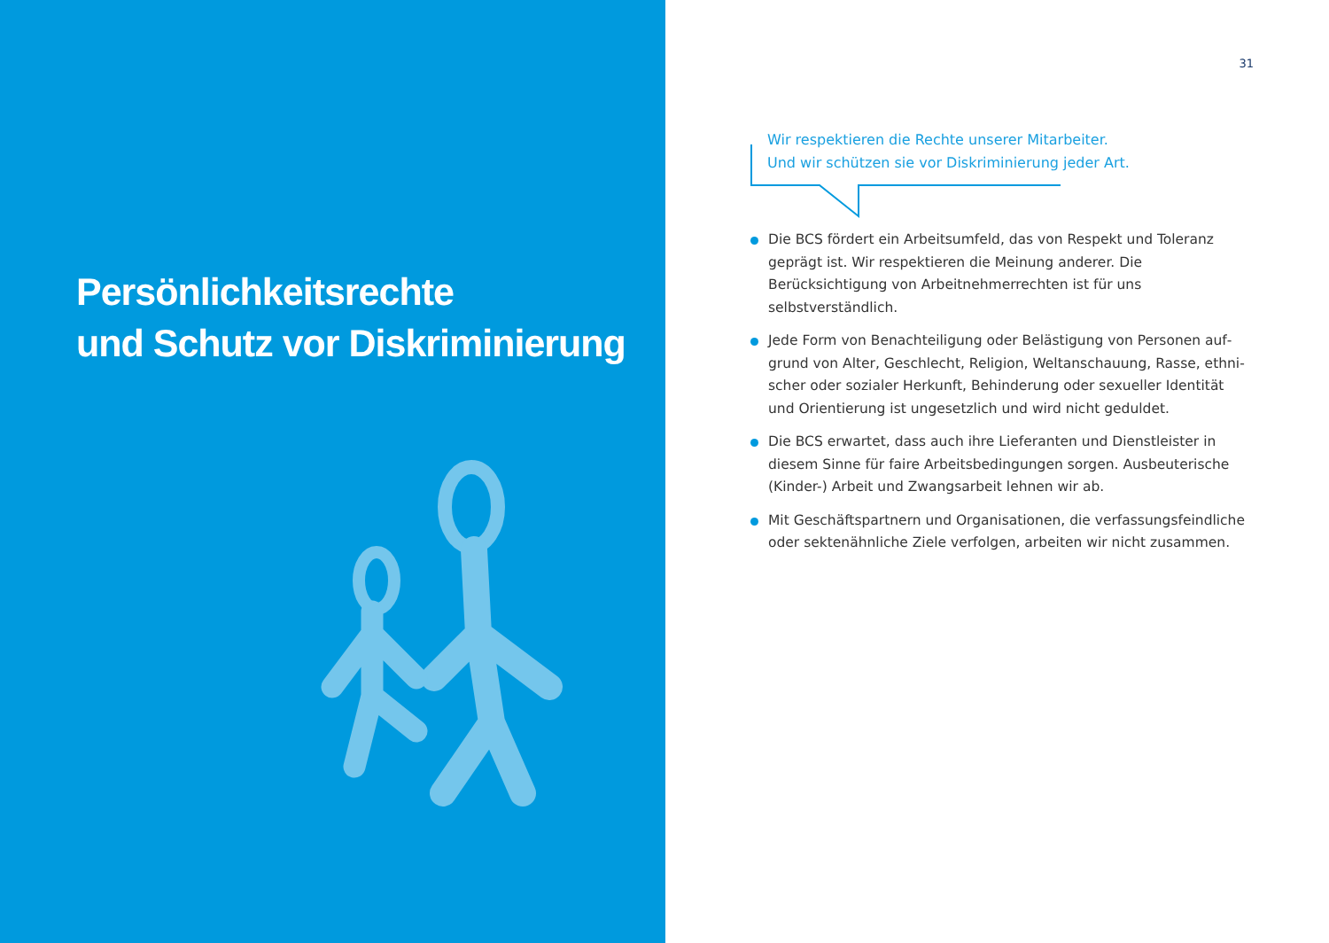Persönlichkeitsrechte
und Schutz vor Diskriminierung
31
Wir respektieren die Rechte unserer Mitarbeiter.
Und wir schützen sie vor Diskriminierung jeder Art.
Die BCS fördert ein Arbeitsumfeld, das von Respekt und Toleranz geprägt ist. Wir respektieren die Meinung anderer. Die Berücksichtigung von Arbeitnehmerrechten ist für uns selbstverständlich.
Jede Form von Benachteiligung oder Belästigung von Personen auf­grund von Alter, Geschlecht, Religion, Weltanschauung, Rasse, ethni­scher oder sozialer Herkunft, Behinderung oder sexueller Identität und Orientierung ist ungesetzlich und wird nicht geduldet.
Die BCS erwartet, dass auch ihre Lieferanten und Dienstleister in diesem Sinne für faire Arbeitsbedingungen sorgen. Ausbeuterische (Kinder-) Arbeit und Zwangsarbeit lehnen wir ab.
Mit Geschäftspartnern und Organisationen, die verfassungsfeindliche oder sektenähnliche Ziele verfolgen, arbeiten wir nicht zusammen.